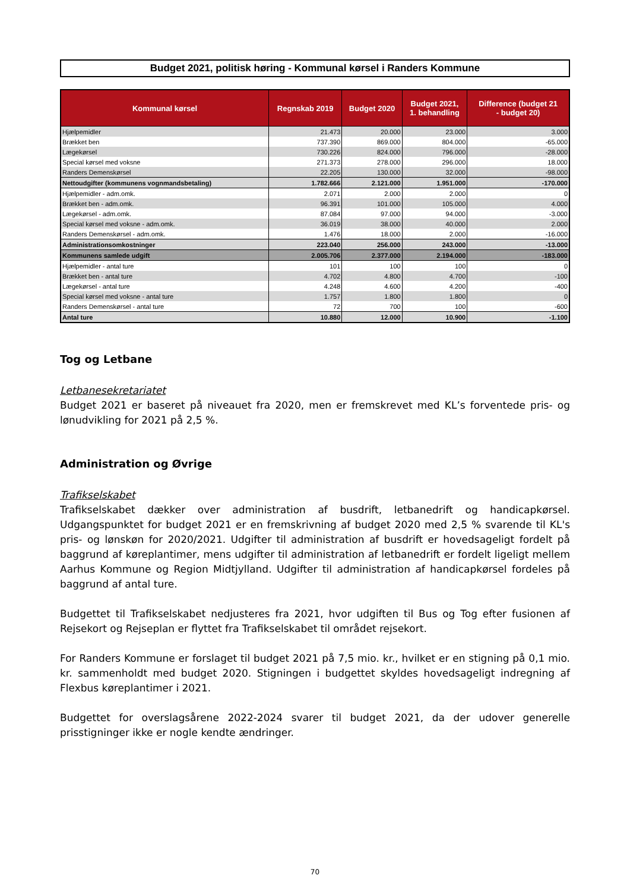Budget 2021, politisk høring - Kommunal kørsel i Randers Kommune
| Kommunal kørsel | Regnskab 2019 | Budget 2020 | Budget 2021, 1. behandling | Difference (budget 21 - budget 20) |
| --- | --- | --- | --- | --- |
| Hjælpemidler | 21.473 | 20.000 | 23.000 | 3.000 |
| Brækket ben | 737.390 | 869.000 | 804.000 | -65.000 |
| Lægekørsel | 730.226 | 824.000 | 796.000 | -28.000 |
| Special kørsel med voksne | 271.373 | 278.000 | 296.000 | 18.000 |
| Randers Demenskørsel | 22.205 | 130.000 | 32.000 | -98.000 |
| Nettoudgifter (kommunens vognmandsbetaling) | 1.782.666 | 2.121.000 | 1.951.000 | -170.000 |
| Hjælpemidler - adm.omk. | 2.071 | 2.000 | 2.000 | 0 |
| Brækket ben - adm.omk. | 96.391 | 101.000 | 105.000 | 4.000 |
| Lægekørsel - adm.omk. | 87.084 | 97.000 | 94.000 | -3.000 |
| Special kørsel med voksne - adm.omk. | 36.019 | 38.000 | 40.000 | 2.000 |
| Randers Demenskørsel - adm.omk. | 1.476 | 18.000 | 2.000 | -16.000 |
| Administrationsomkostninger | 223.040 | 256.000 | 243.000 | -13.000 |
| Kommunens samlede udgift | 2.005.706 | 2.377.000 | 2.194.000 | -183.000 |
| Hjælpemidler - antal ture | 101 | 100 | 100 | 0 |
| Brækket ben - antal ture | 4.702 | 4.800 | 4.700 | -100 |
| Lægekørsel - antal ture | 4.248 | 4.600 | 4.200 | -400 |
| Special kørsel med voksne - antal ture | 1.757 | 1.800 | 1.800 | 0 |
| Randers Demenskørsel - antal ture | 72 | 700 | 100 | -600 |
| Antal ture | 10.880 | 12.000 | 10.900 | -1.100 |
Tog og Letbane
Letbanesekretariatet
Budget 2021 er baseret på niveauet fra 2020, men er fremskrevet med KL’s forventede pris- og lønudvikling for 2021 på 2,5 %.
Administration og Øvrige
Trafikselskabet
Trafikselskabet dækker over administration af busdrift, letbanedrift og handicapkørsel. Udgangspunktet for budget 2021 er en fremskrivning af budget 2020 med 2,5 % svarende til KL's pris- og lønskøn for 2020/2021. Udgifter til administration af busdrift er hovedsageligt fordelt på baggrund af køreplantimer, mens udgifter til administration af letbanedrift er fordelt ligeligt mellem Aarhus Kommune og Region Midtjylland. Udgifter til administration af handicapkørsel fordeles på baggrund af antal ture.
Budgettet til Trafikselskabet nedjusteres fra 2021, hvor udgiften til Bus og Tog efter fusionen af Rejsekort og Rejseplan er flyttet fra Trafikselskabet til området rejsekort.
For Randers Kommune er forslaget til budget 2021 på 7,5 mio. kr., hvilket er en stigning på 0,1 mio. kr. sammenholdt med budget 2020. Stigningen i budgettet skyldes hovedsageligt indregning af Flexbus køreplantimer i 2021.
Budgettet for overslagsårene 2022-2024 svarer til budget 2021, da der udover generelle prisstigninger ikke er nogle kendte ændringer.
70